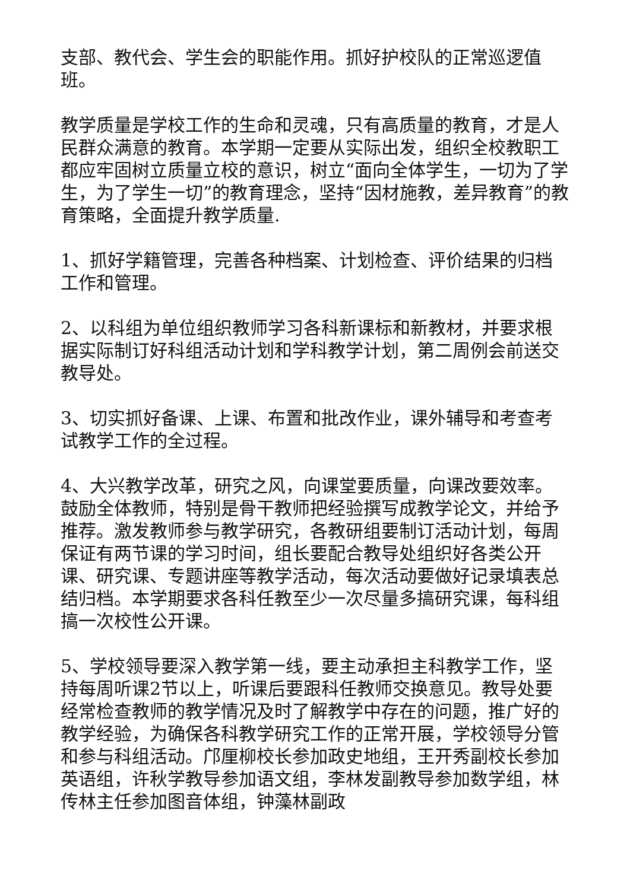支部、教代会、学生会的职能作用。抓好护校队的正常巡逻值班。
教学质量是学校工作的生命和灵魂，只有高质量的教育，才是人民群众满意的教育。本学期一定要从实际出发，组织全校教职工都应牢固树立质量立校的意识，树立“面向全体学生，一切为了学生，为了学生一切”的教育理念，坚持“因材施教，差异教育”的教育策略，全面提升教学质量.
1、抓好学籍管理，完善各种档案、计划检查、评价结果的归档工作和管理。
2、以科组为单位组织教师学习各科新课标和新教材，并要求根据实际制订好科组活动计划和学科教学计划，第二周例会前送交教导处。
3、切实抓好备课、上课、布置和批改作业，课外辅导和考查考试教学工作的全过程。
4、大兴教学改革，研究之风，向课堂要质量，向课改要效率。鼓励全体教师，特别是骨干教师把经验撰写成教学论文，并给予推荐。激发教师参与教学研究，各教研组要制订活动计划，每周保证有两节课的学习时间，组长要配合教导处组织好各类公开课、研究课、专题讲座等教学活动，每次活动要做好记录填表总结归档。本学期要求各科任教至少一次尽量多搞研究课，每科组搞一次校性公开课。
5、学校领导要深入教学第一线，要主动承担主科教学工作，坚持每周听课2节以上，听课后要跟科任教师交换意见。教导处要经常检查教师的教学情况及时了解教学中存在的问题，推广好的教学经验，为确保各科教学研究工作的正常开展，学校领导分管和参与科组活动。邝厘柳校长参加政史地组，王开秀副校长参加英语组，许秋学教导参加语文组，李林发副教导参加数学组，林传林主任参加图音体组，钟藻林副政